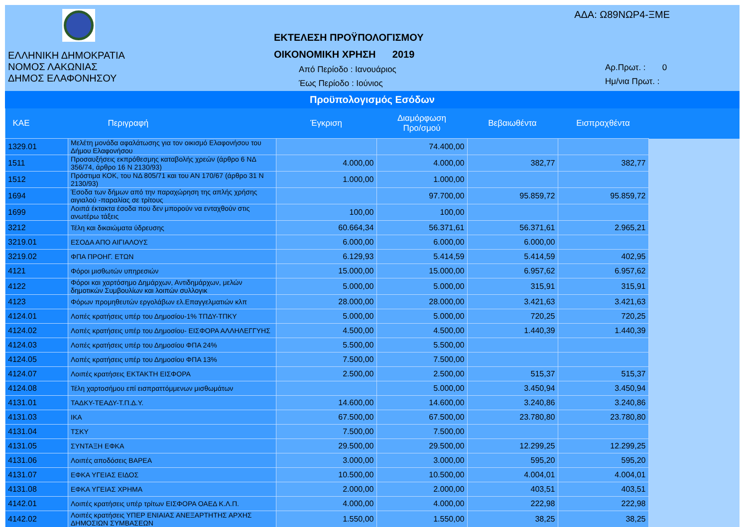ΕΛΛΗΝΙΚΗ ΔΗΜΟΚΡΑΤΙΑ
ΝΟΜΟΣ ΛΑΚΩΝΙΑΣ
ΔΗΜΟΣ ΕΛΑΦΟΝΗΣΟΥ
ΑΔΑ: Ω89ΝΩΡ4-ΞΜΕ
ΕΚΤΕΛΕΣΗ ΠΡΟΫΠΟΛΟΓΙΣΜΟΥ
ΟΙΚΟΝΟΜΙΚΗ ΧΡΗΣΗ 2019
Από Περίοδο : Ιανουάριος
Έως Περίοδο : Ιούνιος
Αρ.Πρωτ. : 0
Ημ/νια Πρωτ. :
Προϋπολογισμός Εσόδων
| ΚΑΕ | Περιγραφή | Έγκριση | Διαμόρφωση Προ/σμού | Βεβαιωθέντα | Εισπραχθέντα | |
| --- | --- | --- | --- | --- | --- | --- |
| 1329.01 | Μελέτη μονάδα αφαλάτωσης για τον οικισμό Ελαφονήσου του Δήμου Ελαφονήσου | | 74.400,00 | | | |
| 1511 | Προσαυξήσεις εκπρόθεσμης καταβολής χρεών (άρθρο 6 ΝΔ 356/74, άρθρο 16 Ν 2130/93) | 4.000,00 | 4.000,00 | 382,77 | 382,77 | |
| 1512 | Πρόστιμα ΚΟΚ, του ΝΔ 805/71 και του ΑΝ 170/67 (άρθρο 31 Ν 2130/93) | 1.000,00 | 1.000,00 | | | |
| 1694 | Έσοδα των δήμων από την παραχώρηση της απλής χρήσης αιγιαλού -παραλίας σε τρίτους | | 97.700,00 | 95.859,72 | 95.859,72 | |
| 1699 | Λοιπά έκτακτα έσοδα που δεν μπορούν να ενταχθούν στις ανωτέρω τάξεις | 100,00 | 100,00 | | | |
| 3212 | Τέλη και δικαιώματα ύδρευσης | 60.664,34 | 56.371,61 | 56.371,61 | 2.965,21 | |
| 3219.01 | ΕΣΟΔΑ ΑΠΟ ΑΙΓΙΑΛΟΥΣ | 6.000,00 | 6.000,00 | 6.000,00 | | |
| 3219.02 | ΦΠΑ ΠΡΟΗΓ. ΕΤΩΝ | 6.129,93 | 5.414,59 | 5.414,59 | 402,95 | |
| 4121 | Φόροι μισθωτών υπηρεσιών | 15.000,00 | 15.000,00 | 6.957,62 | 6.957,62 | |
| 4122 | Φόροι και χαρτόσημο Δημάρχων, Αντιδημάρχων, μελών δημοτικών Συμβουλίων και λοιπών συλλογικ | 5.000,00 | 5.000,00 | 315,91 | 315,91 | |
| 4123 | Φόρων προμηθευτών εργολάβων ελ.Επαγγελματιών κλπ | 28.000,00 | 28.000,00 | 3.421,63 | 3.421,63 | |
| 4124.01 | Λοπές κρατήσεις υπέρ του Δημοσίου-1% ΤΠΔΥ-ΤΠΚΥ | 5.000,00 | 5.000,00 | 720,25 | 720,25 | |
| 4124.02 | Λοπές κρατήσεις υπέρ του Δημοσίου- ΕΙΣΦΟΡΑ ΑΛΛΗΛΕΓΓΥΗΣ | 4.500,00 | 4.500,00 | 1.440,39 | 1.440,39 | |
| 4124.03 | Λοπές κρατήσεις υπέρ του Δημοσίου ΦΠΑ 24% | 5.500,00 | 5.500,00 | | | |
| 4124.05 | Λοπές κρατήσεις υπέρ του Δημοσίου ΦΠΑ 13% | 7.500,00 | 7.500,00 | | | |
| 4124.07 | Λοιπές κρατήσεις ΕΚΤΑΚΤΗ ΕΙΣΦΟΡΑ | 2.500,00 | 2.500,00 | 515,37 | 515,37 | |
| 4124.08 | Τέλη χαρτοσήμου επί εισπραττόμμενων μισθωμάτων | | 5.000,00 | 3.450,94 | 3.450,94 | |
| 4131.01 | ΤΑΔΚΥ-ΤΕΑΔΥ-Τ.Π.Δ.Υ. | 14.600,00 | 14.600,00 | 3.240,86 | 3.240,86 | |
| 4131.03 | ΙΚΑ | 67.500,00 | 67.500,00 | 23.780,80 | 23.780,80 | |
| 4131.04 | ΤΣΚΥ | 7.500,00 | 7.500,00 | | | |
| 4131.05 | ΣΥΝΤΑΞΗ ΕΦΚΑ | 29.500,00 | 29.500,00 | 12.299,25 | 12.299,25 | |
| 4131.06 | Λοιπές αποδόσεις ΒΑΡΕΑ | 3.000,00 | 3.000,00 | 595,20 | 595,20 | |
| 4131.07 | ΕΦΚΑ ΥΓΕΙΑΣ ΕΙΔΟΣ | 10.500,00 | 10.500,00 | 4.004,01 | 4.004,01 | |
| 4131.08 | ΕΦΚΑ ΥΓΕΙΑΣ ΧΡΗΜΑ | 2.000,00 | 2.000,00 | 403,51 | 403,51 | |
| 4142.01 | Λοιπές κρατήσεις υπέρ τρίτων ΕΙΣΦΟΡΑ ΟΑΕΔ Κ.Λ.Π. | 4.000,00 | 4.000,00 | 222,98 | 222,98 | |
| 4142.02 | Λοιπές κρατήσεις ΥΠΕΡ ΕΝΙΑΙΑΣ ΑΝΕΞΑΡΤΗΤΗΣ ΑΡΧΗΣ ΔΗΜΟΣΙΩΝ ΣΥΜΒΑΣΕΩΝ | 1.550,00 | 1.550,00 | 38,25 | 38,25 | |